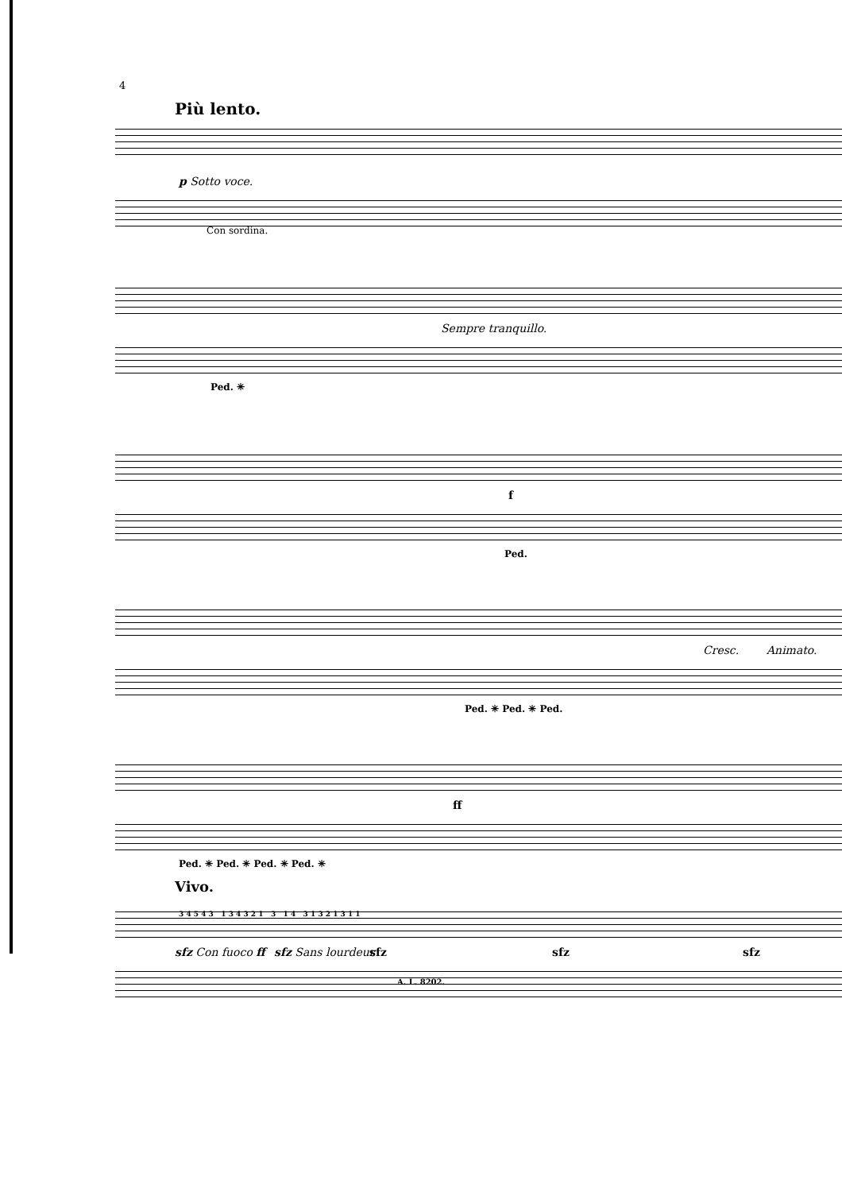4
Più lento.
p Sotto voce.
Con sordina.
Sempre tranquillo.
Ped. ✳
f
Ped.
Cresc. Animato.
Ped. ✳ Ped. ✳ Ped.
ff
Ped. ✳ Ped. ✳ Ped. ✳ Ped. ✳
Vivo.
sfz Con fuoco ff sfz Sans lourdeur sfz sfz sfz
3 4 5 4 3 1 3 4 3 2 1 3 1 4 3 1 3 2 1 3 1 1
A. L. 8202.